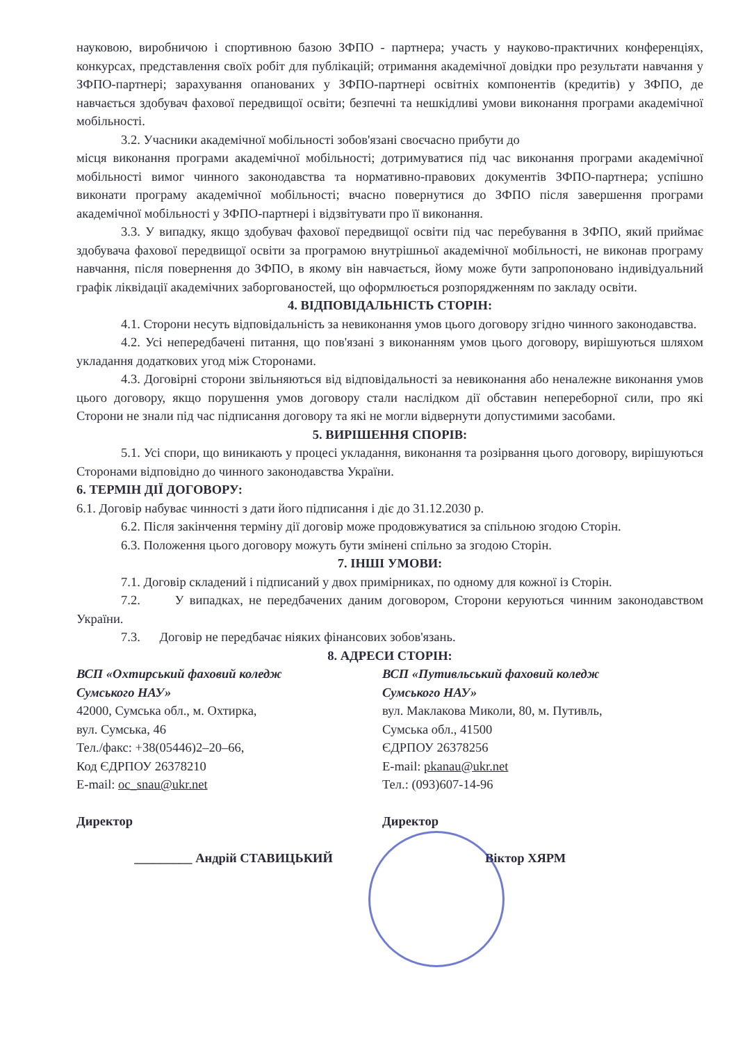науковою, виробничою і спортивною базою ЗФПО - партнера; участь у науково-практичних конференціях, конкурсах, представлення своїх робіт для публікацій; отримання академічної довідки про результати навчання у ЗФПО-партнері; зарахування опанованих у ЗФПО-партнері освітніх компонентів (кредитів) у ЗФПО, де навчається здобувач фахової передвищої освіти; безпечні та нешкідливі умови виконання програми академічної мобільності.
3.2. Учасники академічної мобільності зобов'язані своєчасно прибути до
місця виконання програми академічної мобільності; дотримуватися під час виконання програми академічної мобільності вимог чинного законодавства та нормативно-правових документів ЗФПО-партнера; успішно виконати програму академічної мобільності; вчасно повернутися до ЗФПО після завершення програми академічної мобільності у ЗФПО-партнері і відзвітувати про її виконання.
3.3. У випадку, якщо здобувач фахової передвищої освіти під час перебування в ЗФПО, який приймає здобувача фахової передвищої освіти за програмою внутрішньої академічної мобільності, не виконав програму навчання, після повернення до ЗФПО, в якому він навчається, йому може бути запропоновано індивідуальний графік ліквідації академічних заборгованостей, що оформлюється розпорядженням по закладу освіти.
4. ВІДПОВІДАЛЬНІСТЬ СТОРІН:
4.1. Сторони несуть відповідальність за невиконання умов цього договору згідно чинного законодавства.
4.2. Усі непередбачені питання, що пов'язані з виконанням умов цього договору, вирішуються шляхом укладання додаткових угод між Сторонами.
4.3. Договірні сторони звільняються від відповідальності за невиконання або неналежне виконання умов цього договору, якщо порушення умов договору стали наслідком дії обставин непереборної сили, про які Сторони не знали під час підписання договору та які не могли відвернути допустимими засобами.
5. ВИРІШЕННЯ СПОРІВ:
5.1. Усі спори, що виникають у процесі укладання, виконання та розірвання цього договору, вирішуються Сторонами відповідно до чинного законодавства України.
6. ТЕРМІН ДІЇ ДОГОВОРУ:
6.1. Договір набуває чинності з дати його підписання і діє до 31.12.2030 р.
6.2. Після закінчення терміну дії договір може продовжуватися за спільною згодою Сторін.
6.3. Положення цього договору можуть бути змінені спільно за згодою Сторін.
7. ІНШІ УМОВИ:
7.1. Договір складений і підписаний у двох примірниках, по одному для кожної із Сторін.
7.2. У випадках, не передбачених даним договором, Сторони керуються чинним законодавством України.
7.3. Договір не передбачає ніяких фінансових зобов'язань.
8. АДРЕСИ СТОРІН:
ВСП «Охтирський фаховий коледж
Сумського НАУ»
42000, Сумська обл., м. Охтирка,
вул. Сумська, 46
Тел./факс: +38(05446)2–20–66,
Код ЄДРПОУ 26378210
E-mail: oc_snau@ukr.net
Директор
_________ Андрій СТАВИЦЬКИЙ
ВСП «Путивльський фаховий коледж
Сумського НАУ»
вул. Маклакова Миколи, 80, м. Путивль,
Сумська обл., 41500
ЄДРПОУ 26378256
E-mail: pkanau@ukr.net
Тел.: (093)607-14-96
Директор
Віктор ХЯРМ